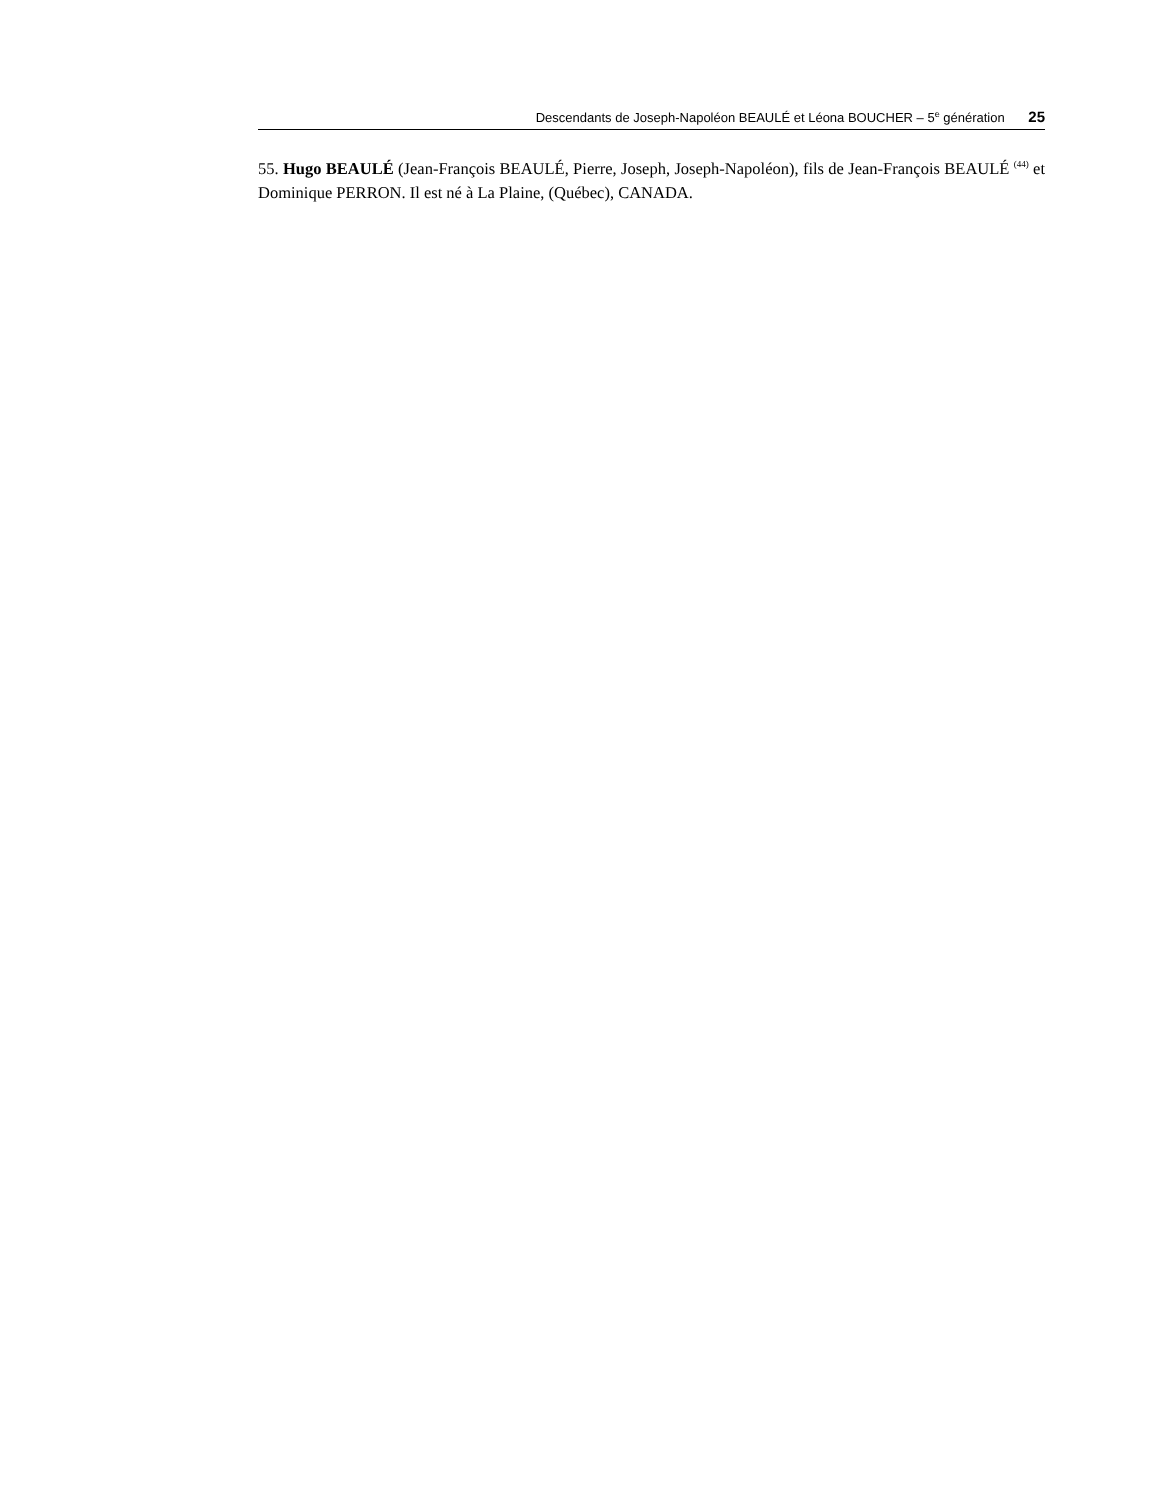Descendants de Joseph-Napoléon BEAULÉ et Léona BOUCHER – 5<sup>e</sup> génération 25
55. Hugo BEAULÉ (Jean-François BEAULÉ, Pierre, Joseph, Joseph-Napoléon), fils de Jean-François BEAULÉ <sup>(44)</sup> et Dominique PERRON. Il est né à La Plaine, (Québec), CANADA.